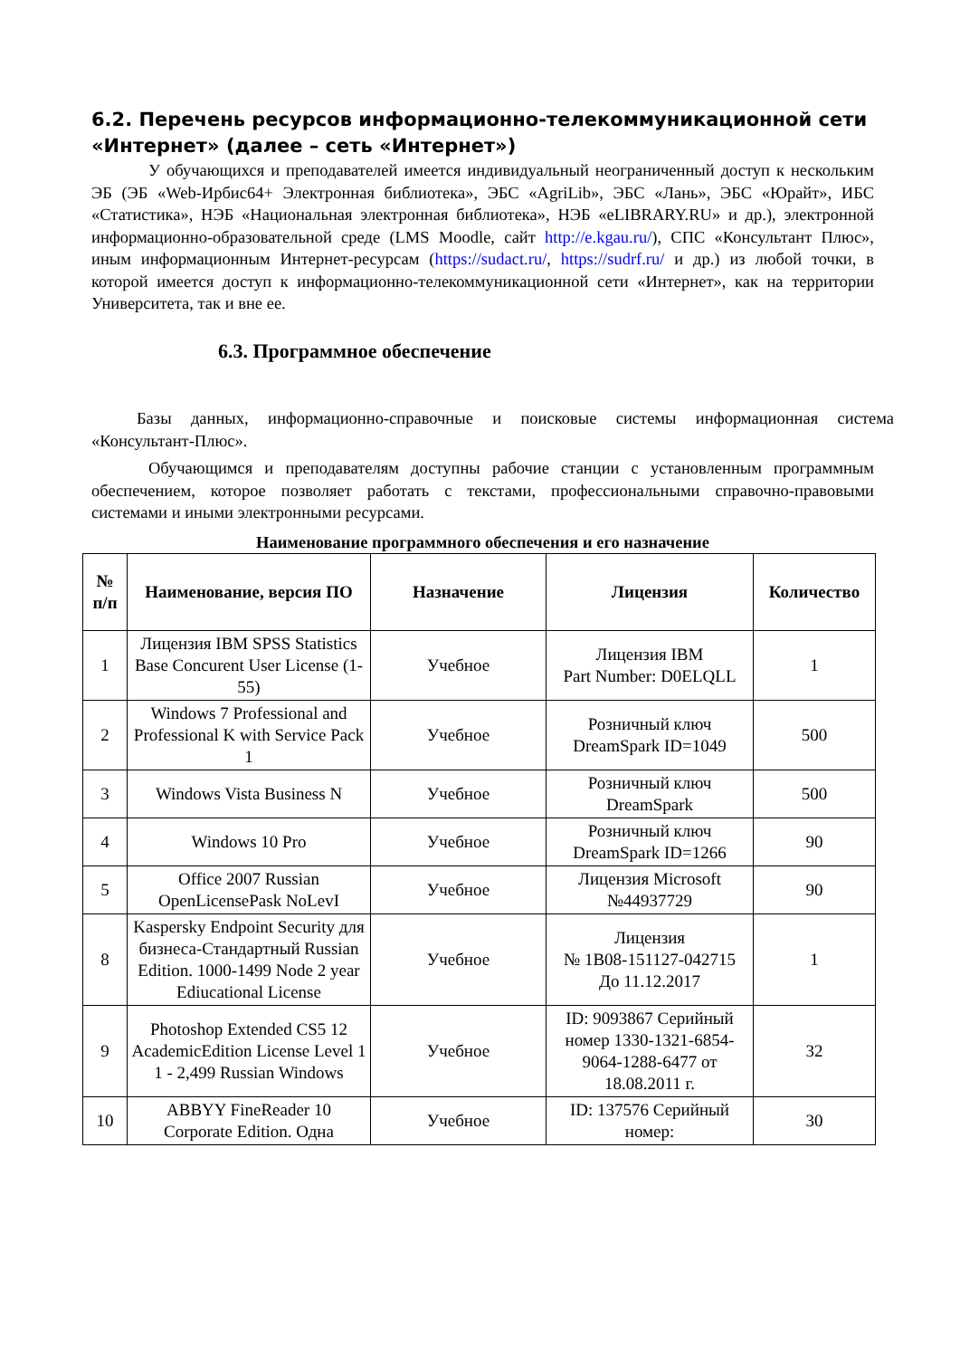6.2. Перечень ресурсов информационно-телекоммуникационной сети «Интернет» (далее – сеть «Интернет»)
У обучающихся и преподавателей имеется индивидуальный неограниченный доступ к нескольким ЭБ (ЭБ «Web-Ирбис64+ Электронная библиотека», ЭБС «AgriLib», ЭБС «Лань», ЭБС «Юрайт», ИБС «Статистика», НЭБ «Национальная электронная библиотека», НЭБ «eLIBRARY.RU» и др.), электронной информационно-образовательной среде (LMS Moodle, сайт http://e.kgau.ru/), СПС «Консультант Плюс», иным информационным Интернет-ресурсам (https://sudact.ru/, https://sudrf.ru/ и др.) из любой точки, в которой имеется доступ к информационно-телекоммуникационной сети «Интернет», как на территории Университета, так и вне ее.
6.3. Программное обеспечение
Базы данных, информационно-справочные и поисковые системы информационная система «Консультант-Плюс».
Обучающимся и преподавателям доступны рабочие станции с установленным программным обеспечением, которое позволяет работать с текстами, профессиональными справочно-правовыми системами и иными электронными ресурсами.
Наименование программного обеспечения и его назначение
| № п/п | Наименование, версия ПО | Назначение | Лицензия | Количество |
| --- | --- | --- | --- | --- |
| 1 | Лицензия IBM SPSS Statistics Base Concurent User License (1-55) | Учебное | Лицензия IBM Part Number: D0ELQLL | 1 |
| 2 | Windows 7 Professional and Professional K with Service Pack 1 | Учебное | Розничный ключ DreamSpark ID=1049 | 500 |
| 3 | Windows Vista Business N | Учебное | Розничный ключ DreamSpark | 500 |
| 4 | Windows 10 Pro | Учебное | Розничный ключ DreamSpark ID=1266 | 90 |
| 5 | Office 2007 Russian OpenLicensePask NoLevI | Учебное | Лицензия Microsoft №44937729 | 90 |
| 8 | Kaspersky Endpoint Security для бизнеса-Стандартный Russian Edition. 1000-1499 Node 2 year Ediucational License | Учебное | Лицензия № 1B08-151127-042715 До 11.12.2017 | 1 |
| 9 | Photoshop Extended CS5 12 AcademicEdition License Level 1 1 - 2,499 Russian Windows | Учебное | ID: 9093867 Серийный номер 1330-1321-6854-9064-1288-6477 от 18.08.2011 г. | 32 |
| 10 | ABBYY FineReader 10 Corporate Edition. Одна | Учебное | ID: 137576 Серийный номер: | 30 |